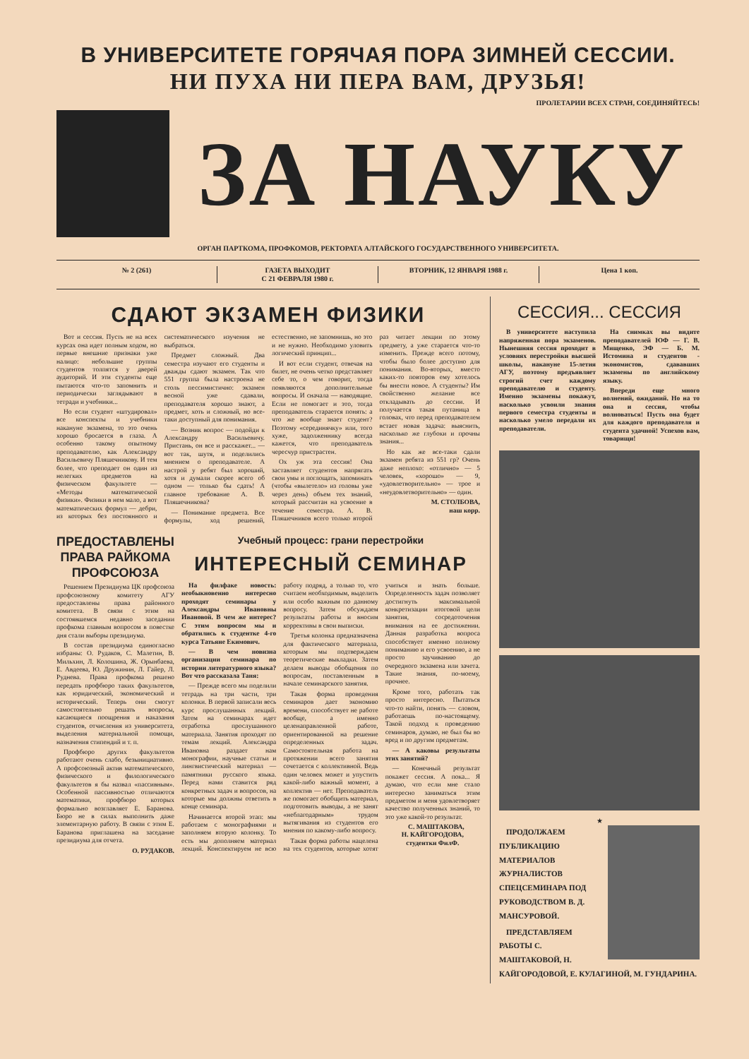В УНИВЕРСИТЕТЕ ГОРЯЧАЯ ПОРА ЗИМНЕЙ СЕССИИ.
НИ ПУХА НИ ПЕРА ВАМ, ДРУЗЬЯ!
ПРОЛЕТАРИИ ВСЕХ СТРАН, СОЕДИНЯЙТЕСЬ!
ЗА НАУКУ
ОРГАН ПАРТКОМА, ПРОФКОМОВ, РЕКТОРАТА АЛТАЙСКОГО ГОСУДАРСТВЕННОГО УНИВЕРСИТЕТА.
№ 2 (261) ГАЗЕТА ВЫХОДИТ
С 21 ФЕВРАЛЯ 1980 г.
ВТОРНИК, 12 ЯНВАРЯ 1988 г. Цена 1 коп.
СДАЮТ ЭКЗАМЕН ФИЗИКИ
Вот и сессия. Пусть не на всех курсах она идет полным ходом, но первые внешние признаки уже налицо: небольшие группы студентов толпятся у дверей аудиторий. И эти студенты еще пытаются что-то запомнить и периодически заглядывают в тетради и учебники...
Но если студент «штудировал» все конспекты и учебники накануне экзамена, то это очень хорошо бросается в глаза. А особенно такому опытному преподавателю, как Александру Васильевичу Пляшечникову. И тем более, что преподает он один из нелегких предметов на физическом факультете — «Методы математической физики». Физики в нем мало, а вот математических формул — дебри, из которых без постоянного и систематического изучения не выбраться.
Предмет сложный. Два семестра изучают его студенты и дважды сдают экзамен. Так что 551 группа была настроена не столь пессимистично: экзамен весной уже сдавали, преподавателя хорошо знают, а предмет, хоть и сложный, но все-таки доступный для понимания.
— Возник вопрос — подойди к Александру Васильевичу. Пристань, он все и расскажет... — вот так, шутя, и поделились мнением о преподавателе. А настрой у ребят был хороший, хотя и думали скорее всего об одном — только бы сдать! А главное требование А. В. Пляшечникова?
— Понимание предмета. Все формулы, ход решений, естественно, не запомнишь, но это и не нужно. Необходимо уловить логический принцип...
И вот если студент, отвечая на билет, не очень четко представляет себе то, о чем говорит, тогда появляются дополнительные вопросы. И сначала — наводящие. Если не помогает и это, тогда преподаватель старается понять: а что же вообще знает студент? Поэтому «серединячку» или, того хуже, задолженнику всегда кажется, что преподаватель чересчур пристрастен.
Ох уж эта сессия! Она заставляет студентов напрягать свои умы и поглощать, запоминать (чтобы «вылетело» из головы уже через день) объем тех знаний, который рассчитан на усвоение в течение семестра. А. В. Пляшечников всего только второй раз читает лекции по этому предмету, а уже старается что-то изменить. Прежде всего потому, чтобы было более доступно для понимания. Во-вторых, вместо каких-то повторов ему хотелось бы внести новое. А студенты? Им свойственно желание все откладывать до сессии. И получается такая путаница в головах, что перед преподавателем встает новая задача: выяснить, насколько же глубоки и прочны знания...
Но как же все-таки сдали экзамен ребята из 551 гр? Очень даже неплохо: «отлично» — 5 человек, «хорошо» — 9, «удовлетворительно» — трое и «неудовлетворительно» — один.
М. СТОЛБОВА,
наш корр.
ПРЕДОСТАВЛЕНЫ ПРАВА РАЙКОМА ПРОФСОЮЗА
Решением Президиума ЦК профсоюза профсоюзному комитету АГУ предоставлены права районного комитета. В связи с этим на состоявшемся недавно заседании профкома главным вопросом в повестке дня стали выборы президиума.
В состав президиума единогласно избраны: О. Рудаков, С. Малетин, В. Мильхин, Л. Колошина, Ж. Орынбаева, Е. Авдеева, Ю. Дружинин, Л. Гайер, Л. Руднева. Права профкома решено передать профбюро таких факультетов, как юридический, экономический и исторический. Теперь они смогут самостоятельно решать вопросы, касающиеся поощрения и наказания студентов, отчисления из университета, выделения материальной помощи, назначения стипендий и т. п.
Профбюро других факультетов работают очень слабо, безынициативно. А профсоюзный актив математического, физического и филологического факультетов я бы назвал «пассивным». Особенной пассивностью отличаются математики, профбюро которых формально возглавляет Е. Баранова. Бюро не в силах выполнить даже элементарную работу. В связи с этим Е. Баранова приглашена на заседание президиума для отчета.
О. РУДАКОВ.
Учебный процесс: грани перестройки
ИНТЕРЕСНЫЙ СЕМИНАР
На филфаке новость: необыкновенно интересно проходят семинары у Александры Ивановны Ивановой. В чем же интерес? С этим вопросом мы и обратились к студентке 4-го курса Татьяне Екимович.
— В чем новизна организации семинара по истории литературного языка? Вот что рассказала Таня:
— Прежде всего мы поделили тетрадь на три части, три колонки. В первой записали весь курс прослушанных лекций. Затем на семинарах идет отработка прослушанного материала. Занятия проходят по темам лекций. Александра Ивановна раздает нам монографии, научные статьи и лингвистический материал — памятники русского языка. Перед нами ставится ряд конкретных задач и вопросов, на которые мы должны ответить в конце семинара.
Начинается второй этап: мы работаем с монографиями и заполняем вторую колонку. То есть мы дополняем материал лекций. Конспектируем не всю работу подряд, а только то, что считаем необходимым, выделить или особо важным по данному вопросу. Затем обсуждаем результаты работы и вносим коррективы в свои выписки.
Третья колонка предназначена для фактического материала, которым мы подтверждаем теоретические выкладки. Затем делаем выводы обобщения по вопросам, поставленным в начале семинарского занятия.
Такая форма проведения семинаров дает экономию времени, способствует не работе вообще, а именно целенаправленной работе, ориентированной на решение определенных задач. Самостоятельная работа на протяжении всего занятия сочетается с коллективной. Ведь один человек может и упустить какой-либо важный момент, а коллектив — нет. Преподаватель же помогает обобщить материал, подготовить выводы, а не занят «неблагодарным» трудом вытягивания из студентов его мнения по какому-либо вопросу.
Такая форма работы нацелена на тех студентов, которые хотят учиться и знать больше. Определенность задач позволяет достигнуть максимальной конкретизации итоговой цели занятия, сосредоточения внимания на ее достижении. Данная разработка вопроса способствует именно полному пониманию и его усвоению, а не просто заучиванию до очередного экзамена или зачета. Такие знания, по-моему, прочнее.
Кроме того, работать так просто интересно. Пытаться что-то найти, понять — словом, работаешь по-настоящему. Такой подход к проведению семинаров, думаю, не был бы во вред и по другим предметам.
— А каковы результаты этих занятий?
— Конечный результат покажет сессия. А пока... Я думаю, что если мне стало интересно заниматься этим предметом и меня удовлетворяет качество полученных знаний, то это уже какой-то результат.
С. МАШТАКОВА,
Н. КАЙГОРОДОВА,
студентки ФилФ.
СЕССИЯ... СЕССИЯ
В университете наступила напряженная пора экзаменов. Нынешняя сессия проходит в условиях перестройки высшей школы, накануне 15-летия АГУ, поэтому предъявляет строгий счет каждому преподавателю и студенту. Именно экзамены покажут, насколько усвоили знания первого семестра студенты и насколько умело передали их преподаватели.
На снимках вы видите преподавателей ЮФ — Г. В. Мищенко, ЭФ — Б. М. Истомина и студентов - экономистов, сдававших экзамены по английскому языку.
Впереди еще много волнений, ожиданий. Но на то она и сессия, чтобы волноваться! Пусть она будет для каждого преподавателя и студента удачной! Успехов вам, товарищи!
★
ПРОДОЛЖАЕМ ПУБЛИКАЦИЮ МАТЕРИАЛОВ ЖУРНАЛИСТОВ СПЕЦСЕМИНАРА ПОД РУКОВОДСТВОМ В. Д. МАНСУРОВОЙ.
ПРЕДСТАВЛЯЕМ РАБОТЫ С. МАШТАКОВОЙ, Н. КАЙГОРОДОВОЙ, Е. КУЛАГИНОЙ, М. ГУНДАРИНА.